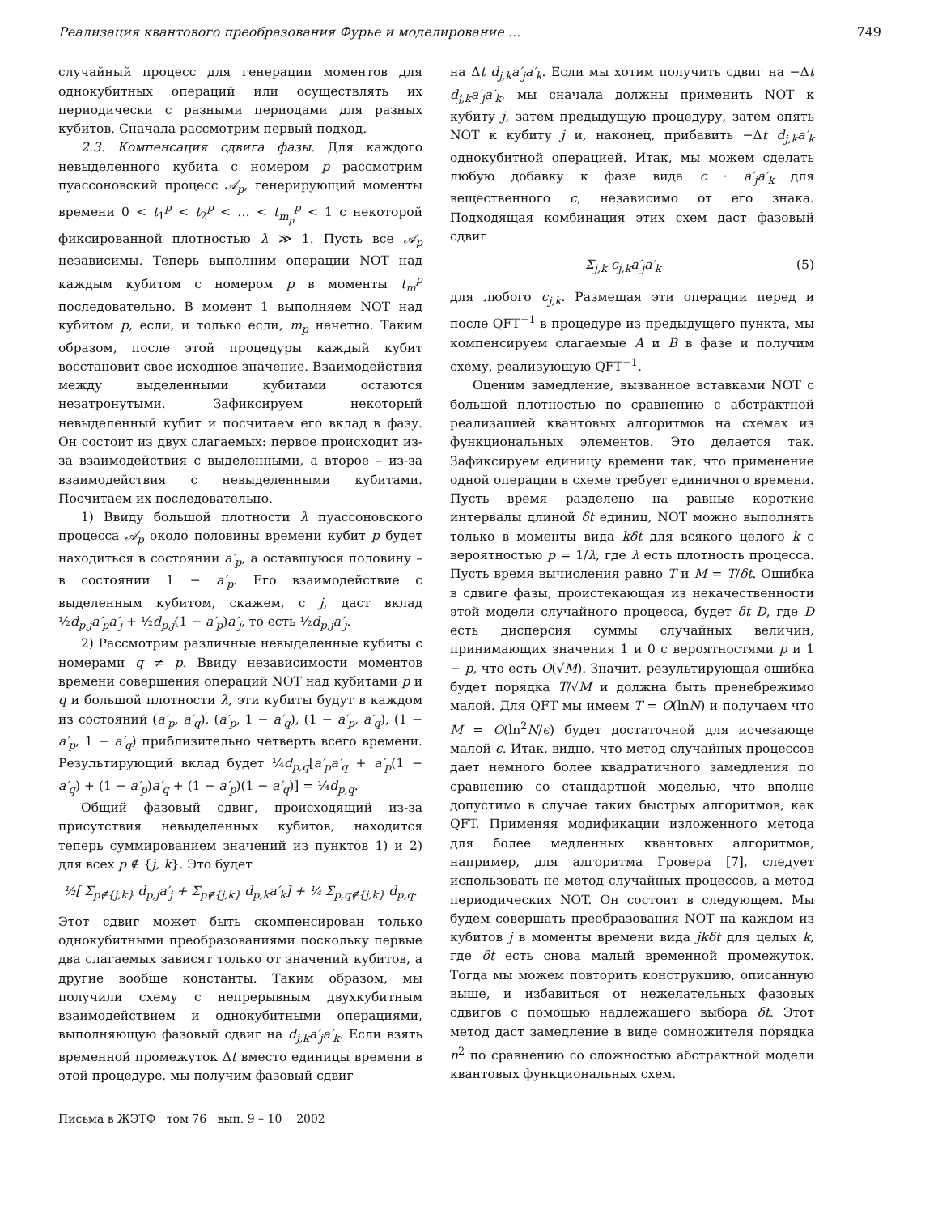Реализация квантового преобразования Фурье и моделирование ... 749
случайный процесс для генерации моментов для однокубитных операций или осуществлять их периодически с разными периодами для разных кубитов. Сначала рассмотрим первый подход.
2.3. Компенсация сдвига фазы. Для каждого невыделенного кубита с номером p рассмотрим пуассоновский процесс 𝒜<sub>p</sub>, генерирующий моменты времени 0 < t<sub>1</sub><sup>p</sup> < t<sub>2</sub><sup>p</sup> < … < t<sub>m<sub>p</sub></sub><sup>p</sup> < 1 с некоторой фиксированной плотностью λ ≫ 1. Пусть все 𝒜<sub>p</sub> независимы. Теперь выполним операции NOT над каждым кубитом с номером p в моменты t<sub>m</sub><sup>p</sup> последовательно. В момент 1 выполняем NOT над кубитом p, если, и только если, m<sub>p</sub> нечетно. Таким образом, после этой процедуры каждый кубит восстановит свое исходное значение. Взаимодействия между выделенными кубитами остаются незатронутыми. Зафиксируем некоторый невыделенный кубит и посчитаем его вклад в фазу. Он состоит из двух слагаемых: первое происходит из-за взаимодействия с выделенными, а второе – из-за взаимодействия с невыделенными кубитами. Посчитаем их последовательно.
1) Ввиду большой плотности λ пуассоновского процесса 𝒜<sub>p</sub> около половины времени кубит p будет находиться в состоянии a′<sub>p</sub>, а оставшуюся половину – в состоянии 1 − a′<sub>p</sub>. Его взаимодействие с выделенным кубитом, скажем, с j, даст вклад ½d<sub>p,j</sub>a′<sub>p</sub>a′<sub>j</sub> + ½d<sub>p,j</sub>(1 − a′<sub>p</sub>)a′<sub>j</sub>, то есть ½d<sub>p,j</sub>a′<sub>j</sub>.
2) Рассмотрим различные невыделенные кубиты с номерами q ≠ p. Ввиду независимости моментов времени совершения операций NOT над кубитами p и q и большой плотности λ, эти кубиты будут в каждом из состояний (a′<sub>p</sub>, a′<sub>q</sub>), (a′<sub>p</sub>, 1 − a′<sub>q</sub>), (1 − a′<sub>p</sub>, a′<sub>q</sub>), (1 − a′<sub>p</sub>, 1 − a′<sub>q</sub>) приблизительно четверть всего времени. Результирующий вклад будет ¼d<sub>p,q</sub>[a′<sub>p</sub>a′<sub>q</sub> + a′<sub>p</sub>(1 − a′<sub>q</sub>) + (1 − a′<sub>p</sub>)a′<sub>q</sub> + (1 − a′<sub>p</sub>)(1 − a′<sub>q</sub>)] = ¼d<sub>p,q</sub>.
Общий фазовый сдвиг, происходящий из-за присутствия невыделенных кубитов, находится теперь суммированием значений из пунктов 1) и 2) для всех p ∉ {j, k}. Это будет
½[ Σ<sub>p∉{j,k}</sub> d<sub>p,j</sub>a′<sub>j</sub> + Σ<sub>p∉{j,k}</sub> d<sub>p,k</sub>a′<sub>k</sub>] + ¼ Σ<sub>p,q∉{j,k}</sub> d<sub>p,q</sub>.
Этот сдвиг может быть скомпенсирован только однокубитными преобразованиями поскольку первые два слагаемых зависят только от значений кубитов, а другие вообще константы. Таким образом, мы получили схему с непрерывным двухкубитным взаимодействием и однокубитными операциями, выполняющую фазовый сдвиг на d<sub>j,k</sub>a′<sub>j</sub>a′<sub>k</sub>. Если взять временной промежуток Δt вместо единицы времени в этой процедуре, мы получим фазовый сдвиг
Письма в ЖЭТФ том 76 вып. 9 – 10 2002
на Δt d<sub>j,k</sub>a′<sub>j</sub>a′<sub>k</sub>. Если мы хотим получить сдвиг на −Δt d<sub>j,k</sub>a′<sub>j</sub>a′<sub>k</sub>, мы сначала должны применить NOT к кубиту j, затем предыдущую процедуру, затем опять NOT к кубиту j и, наконец, прибавить −Δt d<sub>j,k</sub>a′<sub>k</sub> однокубитной операцией. Итак, мы можем сделать любую добавку к фазе вида c · a′<sub>j</sub>a′<sub>k</sub> для вещественного c, независимо от его знака. Подходящая комбинация этих схем даст фазовый сдвиг
Σ<sub>j,k</sub> c<sub>j,k</sub>a′<sub>j</sub>a′<sub>k</sub> (5)
для любого c<sub>j,k</sub>. Размещая эти операции перед и после QFT<sup>−1</sup> в процедуре из предыдущего пункта, мы компенсируем слагаемые A и B в фазе и получим схему, реализующую QFT<sup>−1</sup>.
Оценим замедление, вызванное вставками NOT с большой плотностью по сравнению с абстрактной реализацией квантовых алгоритмов на схемах из функциональных элементов. Это делается так. Зафиксируем единицу времени так, что применение одной операции в схеме требует единичного времени. Пусть время разделено на равные короткие интервалы длиной δt единиц, NOT можно выполнять только в моменты вида kδt для всякого целого k с вероятностью p = 1/λ, где λ есть плотность процесса. Пусть время вычисления равно T и M = T/δt. Ошибка в сдвиге фазы, проистекающая из некачественности этой модели случайного процесса, будет δt D, где D есть дисперсия суммы случайных величин, принимающих значения 1 и 0 с вероятностями p и 1 − p, что есть O(√M). Значит, результирующая ошибка будет порядка T/√M и должна быть пренебрежимо малой. Для QFT мы имеем T = O(lnN) и получаем что M = O(ln<sup>2</sup>N/ϵ) будет достаточной для исчезающе малой ϵ. Итак, видно, что метод случайных процессов дает немного более квадратичного замедления по сравнению со стандартной моделью, что вполне допустимо в случае таких быстрых алгоритмов, как QFT. Применяя модификации изложенного метода для более медленных квантовых алгоритмов, например, для алгоритма Гровера [7], следует использовать не метод случайных процессов, а метод периодических NOT. Он состоит в следующем. Мы будем совершать преобразования NOT на каждом из кубитов j в моменты времени вида jkδt для целых k, где δt есть снова малый временной промежуток. Тогда мы можем повторить конструкцию, описанную выше, и избавиться от нежелательных фазовых сдвигов с помощью надлежащего выбора δt. Этот метод даст замедление в виде сомножителя порядка n<sup>2</sup> по сравнению со сложностью абстрактной модели квантовых функциональных схем.